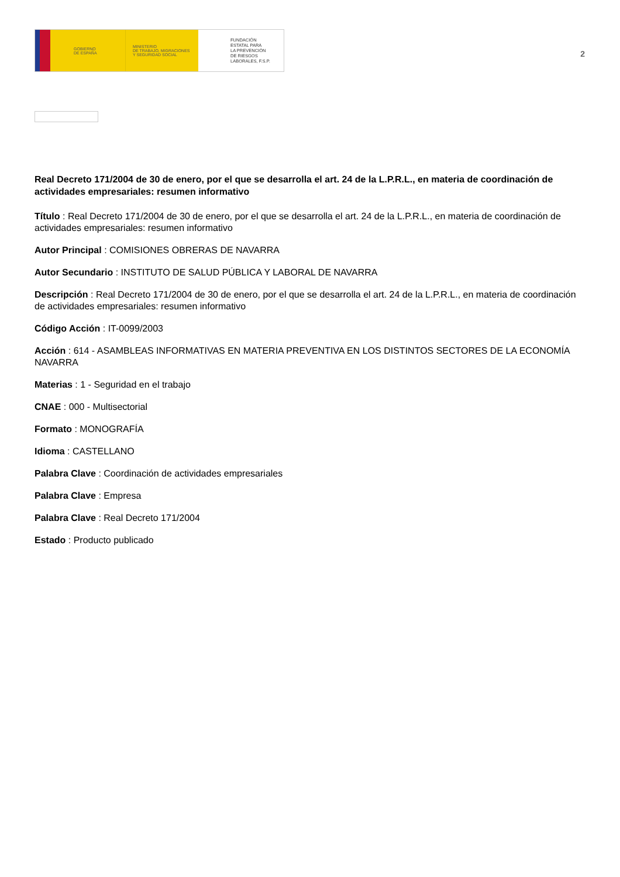GOBIERNO
DE ESPAÑA
MINISTERIO
DE TRABAJO, MIGRACIONES
Y SEGURIDAD SOCIAL
FUNDACIÓN
ESTATAL PARA
LA PREVENCIÓN
DE RIESGOS
LABORALES, F.S.P.
2
Real Decreto 171/2004 de 30 de enero, por el que se desarrolla el art. 24 de la L.P.R.L., en materia de coordinación de actividades empresariales: resumen informativo
Título : Real Decreto 171/2004 de 30 de enero, por el que se desarrolla el art. 24 de la L.P.R.L., en materia de coordinación de actividades empresariales: resumen informativo
Autor Principal : COMISIONES OBRERAS DE NAVARRA
Autor Secundario : INSTITUTO DE SALUD PÚBLICA Y LABORAL DE NAVARRA
Descripción : Real Decreto 171/2004 de 30 de enero, por el que se desarrolla el art. 24 de la L.P.R.L., en materia de coordinación de actividades empresariales: resumen informativo
Código Acción : IT-0099/2003
Acción : 614 - ASAMBLEAS INFORMATIVAS EN MATERIA PREVENTIVA EN LOS DISTINTOS SECTORES DE LA ECONOMÍA NAVARRA
Materias : 1 - Seguridad en el trabajo
CNAE : 000 - Multisectorial
Formato : MONOGRAFÍA
Idioma : CASTELLANO
Palabra Clave : Coordinación de actividades empresariales
Palabra Clave : Empresa
Palabra Clave : Real Decreto 171/2004
Estado : Producto publicado